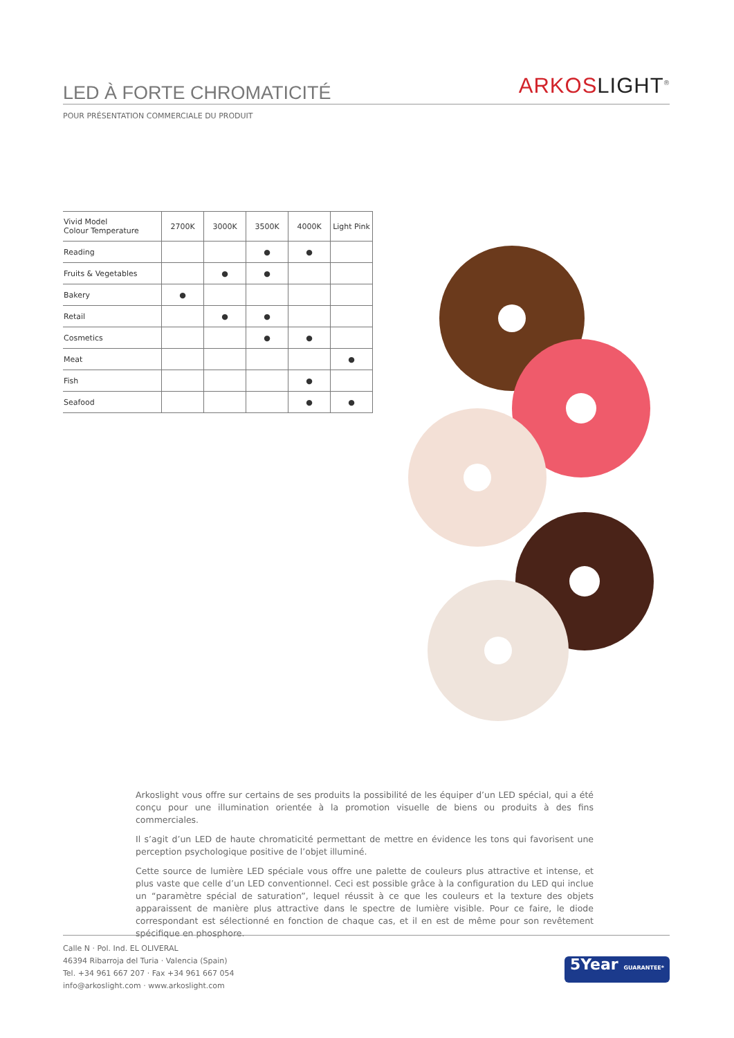LED À FORTE CHROMATICITÉ
ARKOS LIGHT<sup>®</sup>
POUR PRÉSENTATION COMMERCIALE DU PRODUIT
| Vivid Model Colour Temperature | 2700K | 3000K | 3500K | 4000K | Light Pink |
| --- | --- | --- | --- | --- | --- |
| Reading | | | ● | ● | |
| Fruits & Vegetables | | ● | ● | | |
| Bakery | ● | | | | |
| Retail | | ● | ● | | |
| Cosmetics | | | ● | ● | |
| Meat | | | | | ● |
| Fish | | | | ● | |
| Seafood | | | | ● | ● |
Arkoslight vous offre sur certains de ses produits la possibilité de les équiper d’un LED spécial, qui a été conçu pour une illumination orientée à la promotion visuelle de biens ou produits à des fins commerciales.
Il s’agit d’un LED de haute chromaticité permettant de mettre en évidence les tons qui favorisent une perception psychologique positive de l’objet illuminé.
Cette source de lumière LED spéciale vous offre une palette de couleurs plus attractive et intense, et plus vaste que celle d’un LED conventionnel. Ceci est possible grâce à la configuration du LED qui inclue un “paramètre spécial de saturation”, lequel réussit à ce que les couleurs et la texture des objets apparaissent de manière plus attractive dans le spectre de lumière visible. Pour ce faire, le diode correspondant est sélectionné en fonction de chaque cas, et il en est de même pour son revêtement spécifique en phosphore.
Calle N · Pol. Ind. EL OLIVERAL
46394 Ribarroja del Turia · Valencia (Spain)
Tel. +34 961 667 207 · Fax +34 961 667 054
info@arkoslight.com · www.arkoslight.com
5Year GUARANTEE*